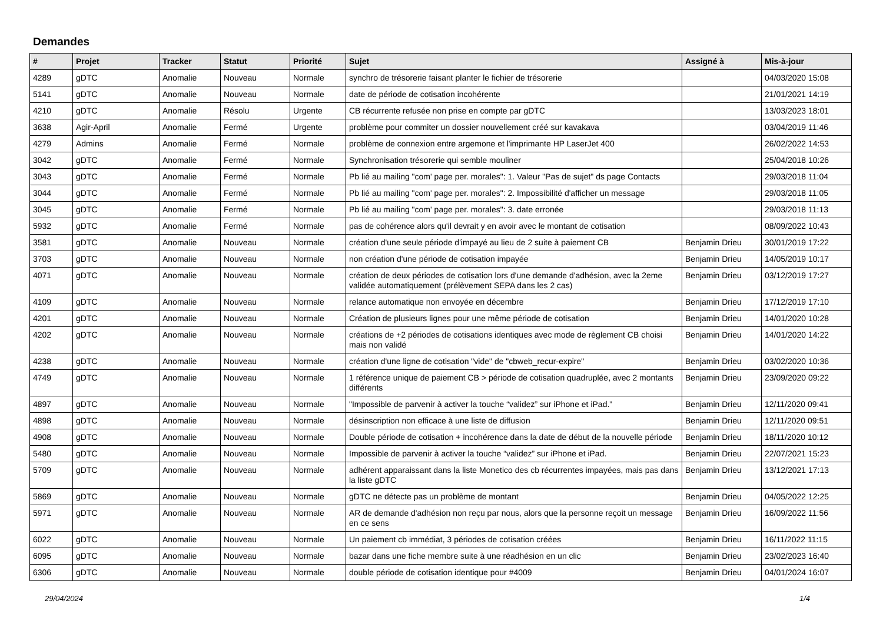Demandes
| # | Projet | Tracker | Statut | Priorité | Sujet | Assigné à | Mis-à-jour |
| --- | --- | --- | --- | --- | --- | --- | --- |
| 4289 | gDTC | Anomalie | Nouveau | Normale | synchro de trésorerie faisant planter le fichier de trésorerie | | 04/03/2020 15:08 |
| 5141 | gDTC | Anomalie | Nouveau | Normale | date de période de cotisation incohérente | | 21/01/2021 14:19 |
| 4210 | gDTC | Anomalie | Résolu | Urgente | CB récurrente refusée non prise en compte par gDTC | | 13/03/2023 18:01 |
| 3638 | Agir-April | Anomalie | Fermé | Urgente | problème pour commiter un dossier nouvellement créé sur kavakava | | 03/04/2019 11:46 |
| 4279 | Admins | Anomalie | Fermé | Normale | problème de connexion entre argemone et l'imprimante HP LaserJet 400 | | 26/02/2022 14:53 |
| 3042 | gDTC | Anomalie | Fermé | Normale | Synchronisation trésorerie qui semble mouliner | | 25/04/2018 10:26 |
| 3043 | gDTC | Anomalie | Fermé | Normale | Pb lié au mailing "com' page per. morales": 1. Valeur "Pas de sujet" ds page Contacts | | 29/03/2018 11:04 |
| 3044 | gDTC | Anomalie | Fermé | Normale | Pb lié au mailing "com' page per. morales": 2. Impossibilité d'afficher un message | | 29/03/2018 11:05 |
| 3045 | gDTC | Anomalie | Fermé | Normale | Pb lié au mailing "com' page per. morales": 3. date erronée | | 29/03/2018 11:13 |
| 5932 | gDTC | Anomalie | Fermé | Normale | pas de cohérence alors qu'il devrait y en avoir avec le montant de cotisation | | 08/09/2022 10:43 |
| 3581 | gDTC | Anomalie | Nouveau | Normale | création d'une seule période d'impayé au lieu de 2 suite à paiement CB | Benjamin Drieu | 30/01/2019 17:22 |
| 3703 | gDTC | Anomalie | Nouveau | Normale | non création d'une période de cotisation impayée | Benjamin Drieu | 14/05/2019 10:17 |
| 4071 | gDTC | Anomalie | Nouveau | Normale | création de deux périodes de cotisation lors d'une demande d'adhésion, avec la 2eme validée automatiquement (prélèvement SEPA dans les 2 cas) | Benjamin Drieu | 03/12/2019 17:27 |
| 4109 | gDTC | Anomalie | Nouveau | Normale | relance automatique non envoyée en décembre | Benjamin Drieu | 17/12/2019 17:10 |
| 4201 | gDTC | Anomalie | Nouveau | Normale | Création de plusieurs lignes pour une même période de cotisation | Benjamin Drieu | 14/01/2020 10:28 |
| 4202 | gDTC | Anomalie | Nouveau | Normale | créations de +2 périodes de cotisations identiques avec mode de règlement CB choisi mais non validé | Benjamin Drieu | 14/01/2020 14:22 |
| 4238 | gDTC | Anomalie | Nouveau | Normale | création d'une ligne de cotisation "vide" de "cbweb_recur-expire" | Benjamin Drieu | 03/02/2020 10:36 |
| 4749 | gDTC | Anomalie | Nouveau | Normale | 1 référence unique de paiement CB > période de cotisation quadruplée, avec 2 montants différents | Benjamin Drieu | 23/09/2020 09:22 |
| 4897 | gDTC | Anomalie | Nouveau | Normale | "Impossible de parvenir à activer la touche “validez” sur iPhone et iPad." | Benjamin Drieu | 12/11/2020 09:41 |
| 4898 | gDTC | Anomalie | Nouveau | Normale | désinscription non efficace à une liste de diffusion | Benjamin Drieu | 12/11/2020 09:51 |
| 4908 | gDTC | Anomalie | Nouveau | Normale | Double période de cotisation + incohérence dans la date de début de la nouvelle période | Benjamin Drieu | 18/11/2020 10:12 |
| 5480 | gDTC | Anomalie | Nouveau | Normale | Impossible de parvenir à activer la touche “validez” sur iPhone et iPad. | Benjamin Drieu | 22/07/2021 15:23 |
| 5709 | gDTC | Anomalie | Nouveau | Normale | adhérent apparaissant dans la liste Monetico des cb récurrentes impayées, mais pas dans la liste gDTC | Benjamin Drieu | 13/12/2021 17:13 |
| 5869 | gDTC | Anomalie | Nouveau | Normale | gDTC ne détecte pas un problème de montant | Benjamin Drieu | 04/05/2022 12:25 |
| 5971 | gDTC | Anomalie | Nouveau | Normale | AR de demande d'adhésion non reçu par nous, alors que la personne reçoit un message en ce sens | Benjamin Drieu | 16/09/2022 11:56 |
| 6022 | gDTC | Anomalie | Nouveau | Normale | Un paiement cb immédiat, 3 périodes de cotisation créées | Benjamin Drieu | 16/11/2022 11:15 |
| 6095 | gDTC | Anomalie | Nouveau | Normale | bazar dans une fiche membre suite à une réadhésion en un clic | Benjamin Drieu | 23/02/2023 16:40 |
| 6306 | gDTC | Anomalie | Nouveau | Normale | double période de cotisation identique pour #4009 | Benjamin Drieu | 04/01/2024 16:07 |
29/04/2024 1/4